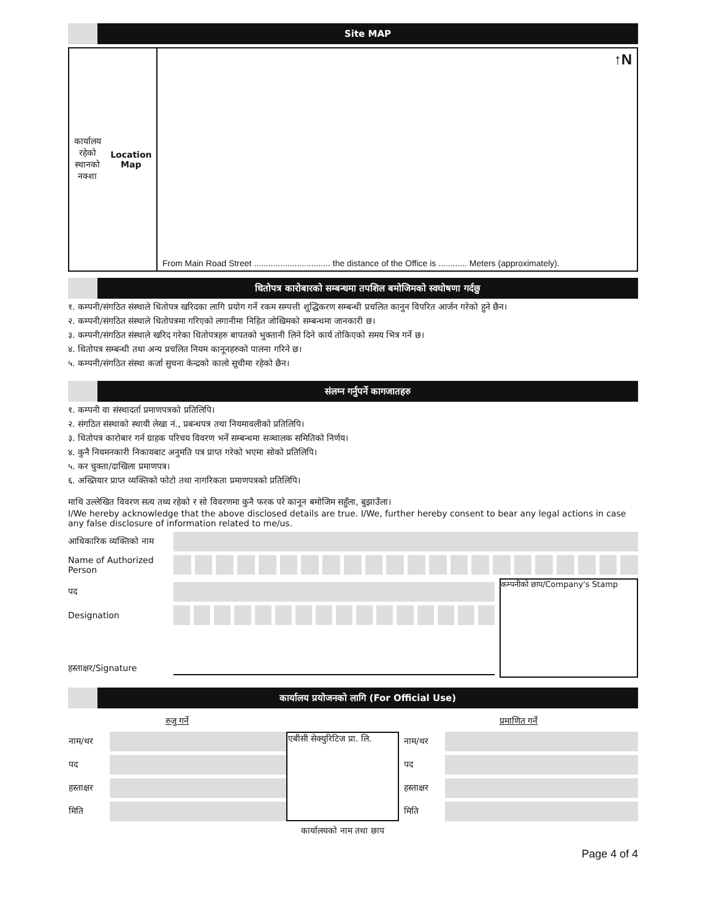Site MAP
कार्यालय रहेको
स्थानको नक्शा
Location Map
↑N
From Main Road Street ................................ the distance of the Office is ............ Meters (approximately).
धितोपत्र कारोबारको सम्बन्धमा तपशिल बमोजिमको स्वघोषणा गर्दछु
१. कम्पनी/संगठित संस्थाले धितोपत्र खरिदका लागि प्रयोग गर्ने रकम सम्पत्ती शुद्धिकरण सम्बन्धी प्रचलित कानुन विपरित आर्जन गरेको हुने छैन।
२. कम्पनी/संगठित संस्थाले धितोपत्रमा गरिएको लगानीमा निहित जोखिमको सम्बन्धमा जानकारी छ।
३. कम्पनी/संगठित संस्थाले खरिद गरेका धितोपत्रहरु बापतको भुक्तानी लिने दिने कार्य तोकिएको समय भित्र गर्ने छ।
४. धितोपत्र सम्बन्धी तथा अन्य प्रचलित नियम कानूनहरुको पालना गरिने छ।
५. कम्पनी/संगठित संस्था कर्जा सुचना केन्द्रको कालो सूचीमा रहेको छैन।
संलग्न गर्नुपर्ने कागजातहरु
१. कम्पनी वा संस्थादर्ता प्रमाणपत्रको प्रतिलिपि।
२. संगठित संस्थाको स्थायी लेखा नं., प्रबन्धपत्र तथा नियमावलीको प्रतिलिपि।
३. धितोपत्र कारोबार गर्न ग्राहक परिचय विवरण भर्ने सम्बन्धमा सञ्चालक समितिको निर्णय।
४. कुनै नियमनकारी निकायबाट अनुमति पत्र प्राप्त गरेको भएमा सोको प्रतिलिपि।
५. कर चुक्ता/दाखिला प्रमाणपत्र।
६. अख्तियार प्राप्त व्यक्तिको फोटो तथा नागरिकता प्रमाणपत्रको प्रतिलिपि।
माथि उल्लेखित विवरण सत्य तथ्य रहेको र सो विवरणमा कुनै फरक परे कानून बमोजिम सहुँला, बुझाउँला।
I/We hereby acknowledge that the above disclosed details are true. I/We, further hereby consent to bear any legal actions in case any false disclosure of information related to me/us.
आधिकारिक व्यक्तिको नाम
Name of Authorized Person
पद
Designation
हस्ताक्षर/Signature
कम्पनीको छाप/Company's Stamp
कार्यालय प्रयोजनको लागि (For Official Use)
| रुजु गर्ने | | | प्रमाणित गर्ने | |
| नाम/थर | | एबीसी सेक्युरिटिज प्रा. लि. | नाम/थर | |
| पद | | | पद | |
| हस्ताक्षर | | | हस्ताक्षर | |
| मिति | | | मिति | |
| | | कार्यालयको नाम तथा छाप | | |
Page 4 of 4